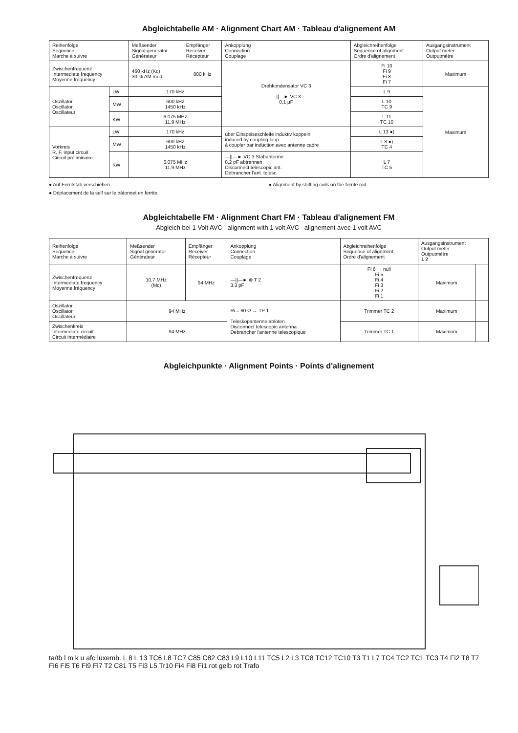Abgleichtabelle AM · Alignment Chart AM · Tableau d'alignement AM
| Reihenfolge Sequence Marche à suivre | | Meßsender Signal generator Générateur | Empfänger Receiver Récepteur | Ankopplung Connection Couplage | Abgleichreihenfolge Sequence of alignment Ordre d'alignement | Ausgangsinstrument Output meter Outputmètre |
| --- | --- | --- | --- | --- | --- | --- |
| Zwischenfrequenz Intermediate frequency Moyenne fréquency | | 460 kHz (Kc) 30 % AM mod. | 800 kHz | Drehkondensator VC 3 —//—► VC 3 0,1 μF | Fi 10 Fi 9 Fi 8 Fi 7 | Maximum |
| Oszillator Oscillator Oscillateur | LW | 170 kHz | | | L 9 | Maximum |
| | MW | 600 kHz 1450 kHz | | | L 10 TC 9 | |
| | KW | 6,075 MHz 11,9 MHz | | | L 11 TC 10 | |
| Vorkreis R. F. input circuit Circuit préliminaire | LW | 170 kHz | | über Einspeiseschleife induktiv koppeln induced by coupling loop à coupler par induction avec antenne cadre | L 13 ●) | |
| | MW | 600 kHz 1450 kHz | | | L 8 ●) TC 4 | |
| | KW | 6,075 MHz 11,9 MHz | | —//—► VC 3 Stabantenne 8,2 pF abtrennen Disconnect telescopic ant. Débrancher l'ant. telesc. | L 7 TC 5 | |
● Auf Ferritstab verschieben.
● Alignment by shifting coils on the ferrite rod.
● Déplacement de la self sur le bâtonnet en ferrite.
Abgleichtabelle FM · Alignment Chart FM · Tableau d'alignement FM
Abgleich bei 1 Volt AVC alignment with 1 volt AVC alignement avec 1 volt AVC
| Reihenfolge Sequence Marche à suivre | Meßsender Signal generator Générateur | Empfänger Receiver Récepteur | Ankopplung Connection Couplage | Abgleichreihenfolge Sequence of alignment Ordre d'alignement | Ausgangsinstrument Output meter Outputmètre 1 2 | |
| --- | --- | --- | --- | --- | --- | --- |
| Zwischenfrequenz Intermediate frequency Moyenne fréquency | 10,7 MHz (Mc) | 94 MHz | —//—► ⊗ T 2 3,3 pF | Fi 6 → null Fi 5 Fi 4 Fi 3 Fi 2 Fi 1 | Maximum | |
| Oszillator Oscillator Oscillateur | 94 MHz | | Ri = 60 Ω → TP 1 Teleskopantenne ablöten Disconnect telescopic antenna Debrancher l'antenne telescopique | Trimmer TC 2 | Maximum | |
| Zwischenkreis Intermediate circuit Circuit intermédiaire | 94 MHz | | | Trimmer TC 1 | Maximum | |
Abgleichpunkte · Alignment Points · Points d'alignement
ta/tb l m k u afc luxemb. L 8 L 13 TC6 L8 TC7 C85 C82 C83 L9 L10 L11 TC5 L2 L3 TC8 TC12 TC10 T3 T1 L7 TC4 TC2 TC1 TC3 T4 Fi2 T8 T7 Fi6 Fi5 T6 Fi9 Fi7 T2 C81 T5 Fi3 L5 Tr10 Fi4 Fi8 Fi1 rot gelb rot Trafo